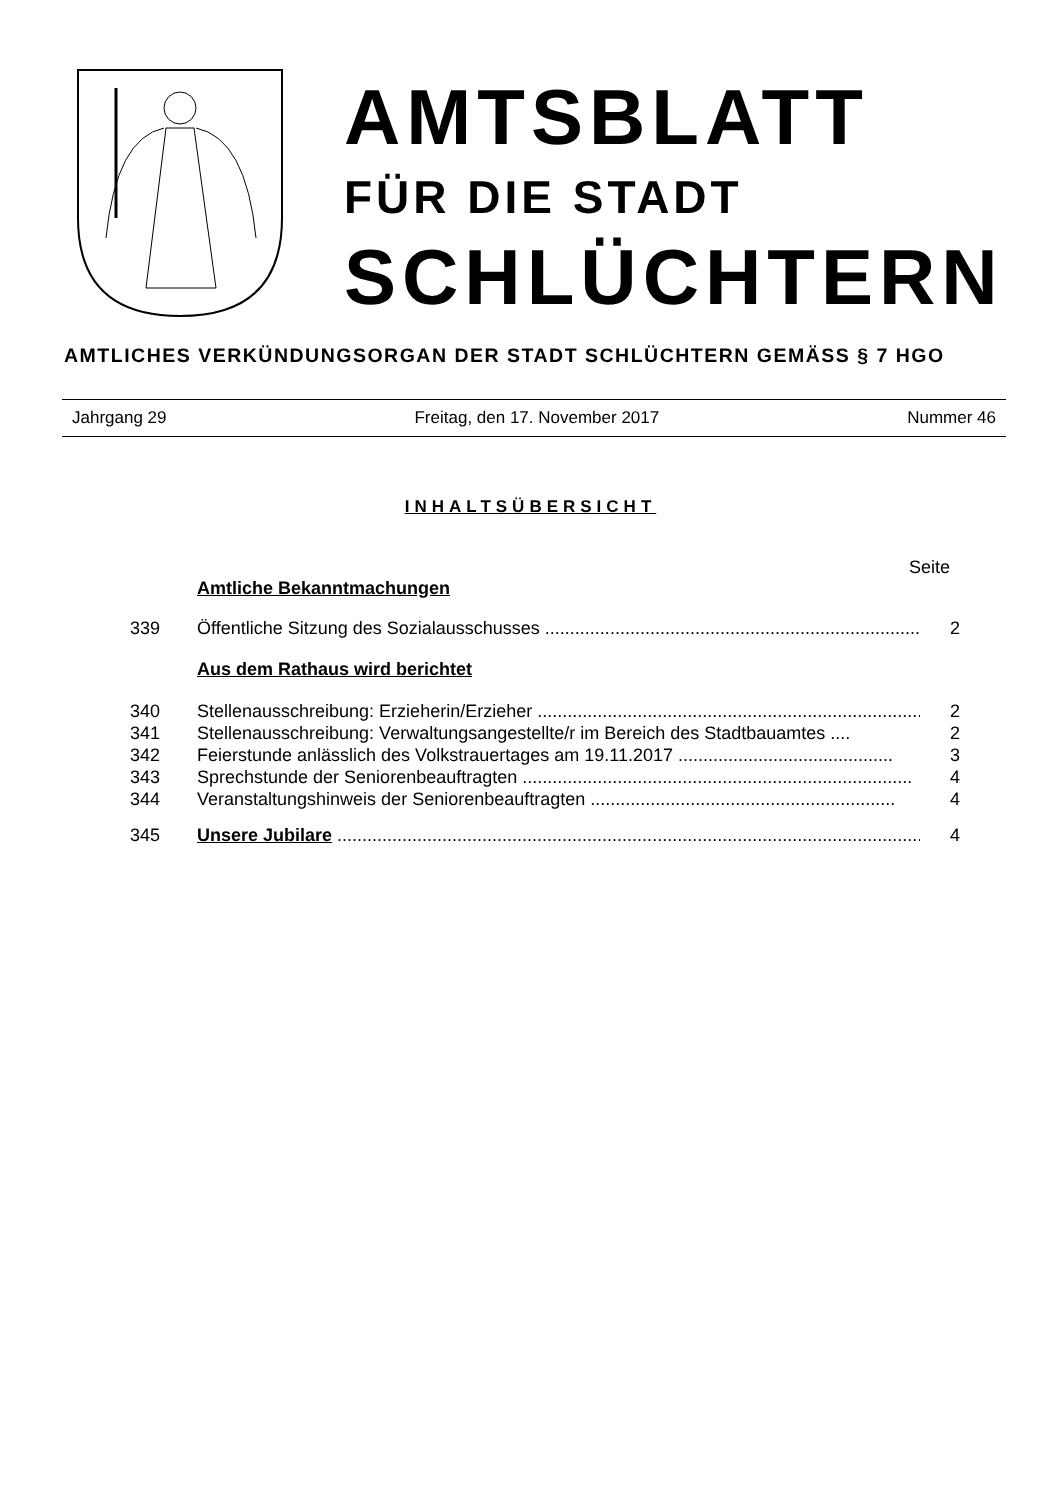AMTSBLATT
FÜR DIE STADT
SCHLÜCHTERN
AMTLICHES VERKÜNDUNGSORGAN DER STADT SCHLÜCHTERN GEMÄSS § 7 HGO
Jahrgang 29 Freitag, den 17. November 2017 Nummer 46
INHALTSÜBERSICHT
Seite
Amtliche Bekanntmachungen
339 Öffentliche Sitzung des Sozialausschusses ........................................................................... 2
Aus dem Rathaus wird berichtet
340 Stellenausschreibung: Erzieherin/Erzieher .............................................................................. 2
341 Stellenausschreibung: Verwaltungsangestellte/r im Bereich des Stadtbauamtes .... 2
342 Feierstunde anlässlich des Volkstrauertages am 19.11.2017 ........................................... 3
343 Sprechstunde der Seniorenbeauftragten .............................................................................. 4
344 Veranstaltungshinweis der Seniorenbeauftragten ............................................................. 4
345 Unsere Jubilare ..................................................................................................................... 4